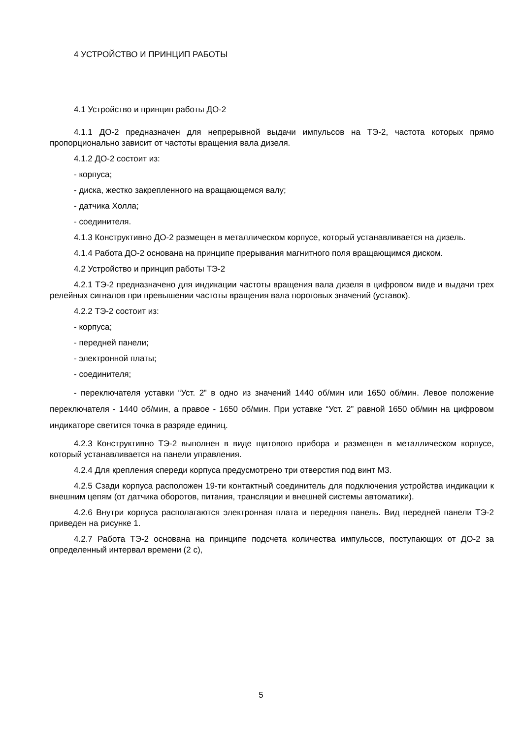4 УСТРОЙСТВО И ПРИНЦИП РАБОТЫ
4.1 Устройство и принцип работы ДО-2
4.1.1 ДО-2 предназначен для непрерывной выдачи импульсов на ТЭ-2, частота которых прямо пропорционально зависит от частоты вращения вала дизеля.
4.1.2 ДО-2 состоит из:
- корпуса;
- диска, жестко закрепленного на вращающемся валу;
- датчика Холла;
- соединителя.
4.1.3 Конструктивно ДО-2 размещен в металлическом корпусе, который устанавливается на дизель.
4.1.4 Работа ДО-2 основана на принципе прерывания магнитного поля вращающимся диском.
4.2 Устройство и принцип работы ТЭ-2
4.2.1 ТЭ-2 предназначено для индикации частоты вращения вала дизеля в цифровом виде и выдачи трех релейных сигналов при превышении частоты вращения вала пороговых значений (уставок).
4.2.2 ТЭ-2 состоит из:
- корпуса;
- передней панели;
- электронной платы;
- соединителя;
- переключателя уставки “Уст. 2” в одно из значений 1440 об/мин или 1650 об/мин. Левое положение переключателя - 1440 об/мин, а правое - 1650 об/мин. При уставке “Уст. 2” равной 1650 об/мин на цифровом индикаторе светится точка в разряде единиц.
4.2.3 Конструктивно ТЭ-2 выполнен в виде щитового прибора и размещен в металлическом корпусе, который устанавливается на панели управления.
4.2.4 Для крепления спереди корпуса предусмотрено три отверстия под винт М3.
4.2.5 Сзади корпуса расположен 19-ти контактный соединитель для подключения устройства индикации к внешним цепям (от датчика оборотов, питания, трансляции и внешней системы автоматики).
4.2.6 Внутри корпуса располагаются электронная плата и передняя панель. Вид передней панели ТЭ-2 приведен на рисунке 1.
4.2.7 Работа ТЭ-2 основана на принципе подсчета количества импульсов, поступающих от ДО-2 за определенный интервал времени (2 с),
5